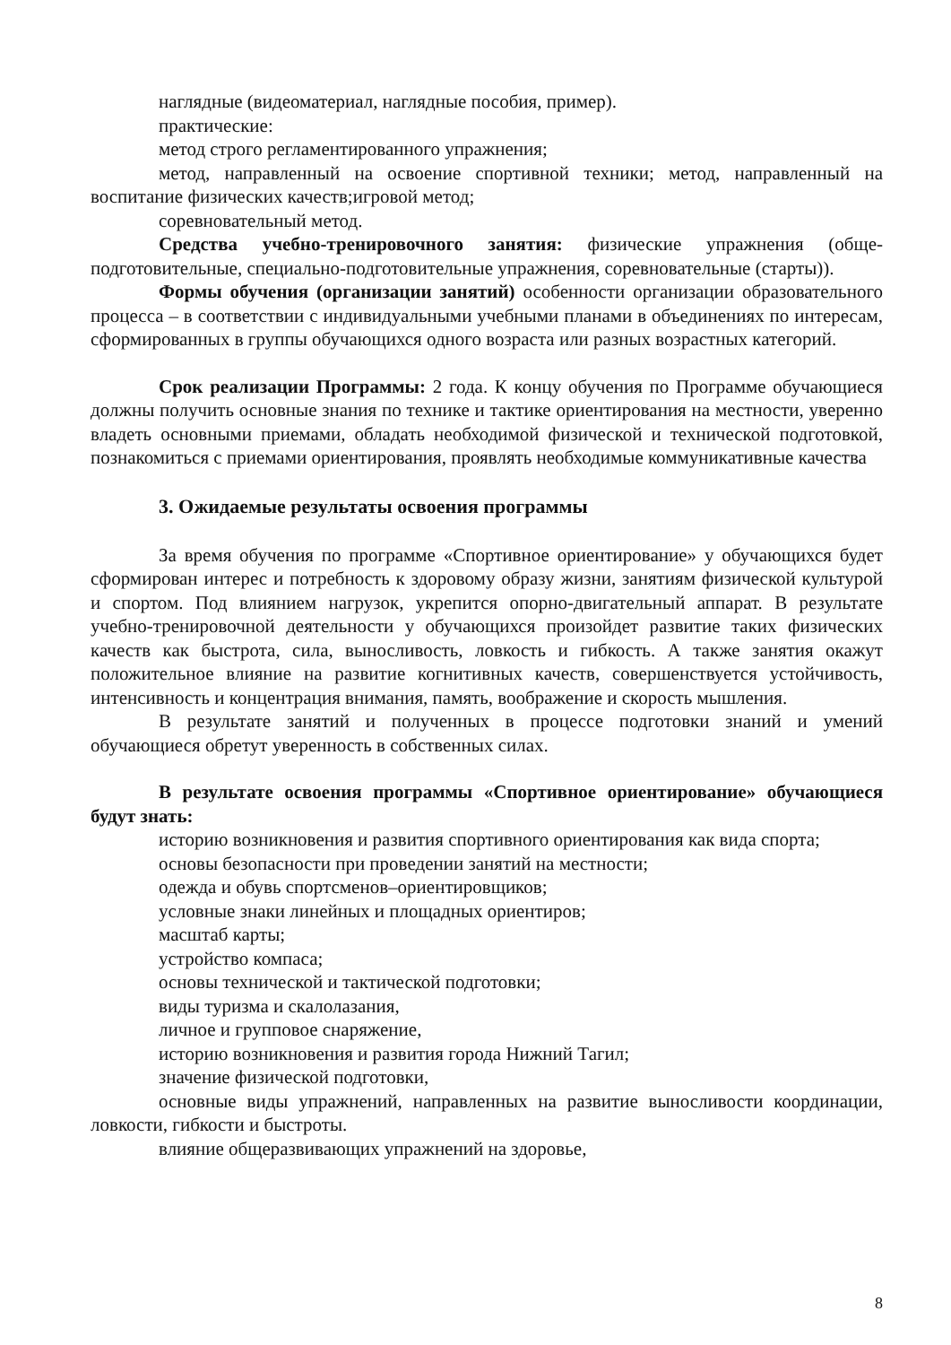наглядные (видеоматериал, наглядные пособия, пример).
практические:
метод строго регламентированного упражнения;
метод, направленный на освоение спортивной техники; метод, направленный на воспитание физических качеств;игровой метод;
соревновательный метод.
Средства учебно-тренировочного занятия: физические упражнения (обще-подготовительные, специально-подготовительные упражнения, соревновательные (старты)).
Формы обучения (организации занятий) особенности организации образовательного процесса – в соответствии с индивидуальными учебными планами в объединениях по интересам, сформированных в группы обучающихся одного возраста или разных возрастных категорий.
Срок реализации Программы: 2 года. К концу обучения по Программе обучающиеся должны получить основные знания по технике и тактике ориентирования на местности, уверенно владеть основными приемами, обладать необходимой физической и технической подготовкой, познакомиться с приемами ориентирования, проявлять необходимые коммуникативные качества
3. Ожидаемые результаты освоения программы
За время обучения по программе «Спортивное ориентирование» у обучающихся будет сформирован интерес и потребность к здоровому образу жизни, занятиям физической культурой и спортом. Под влиянием нагрузок, укрепится опорно-двигательный аппарат. В результате учебно-тренировочной деятельности у обучающихся произойдет развитие таких физических качеств как быстрота, сила, выносливость, ловкость и гибкость. А также занятия окажут положительное влияние на развитие когнитивных качеств, совершенствуется устойчивость, интенсивность и концентрация внимания, память, воображение и скорость мышления.
В результате занятий и полученных в процессе подготовки знаний и умений обучающиеся обретут уверенность в собственных силах.
В результате освоения программы «Спортивное ориентирование» обучающиеся будут знать:
историю возникновения и развития спортивного ориентирования как вида спорта;
основы безопасности при проведении занятий на местности;
одежда и обувь спортсменов–ориентировщиков;
условные знаки линейных и площадных ориентиров;
масштаб карты;
устройство компаса;
основы технической и тактической подготовки;
виды туризма и скалолазания,
личное и групповое снаряжение,
историю возникновения и развития города Нижний Тагил;
значение физической подготовки,
основные виды упражнений, направленных на развитие выносливости координации, ловкости, гибкости и быстроты.
влияние общеразвивающих упражнений на здоровье,
8